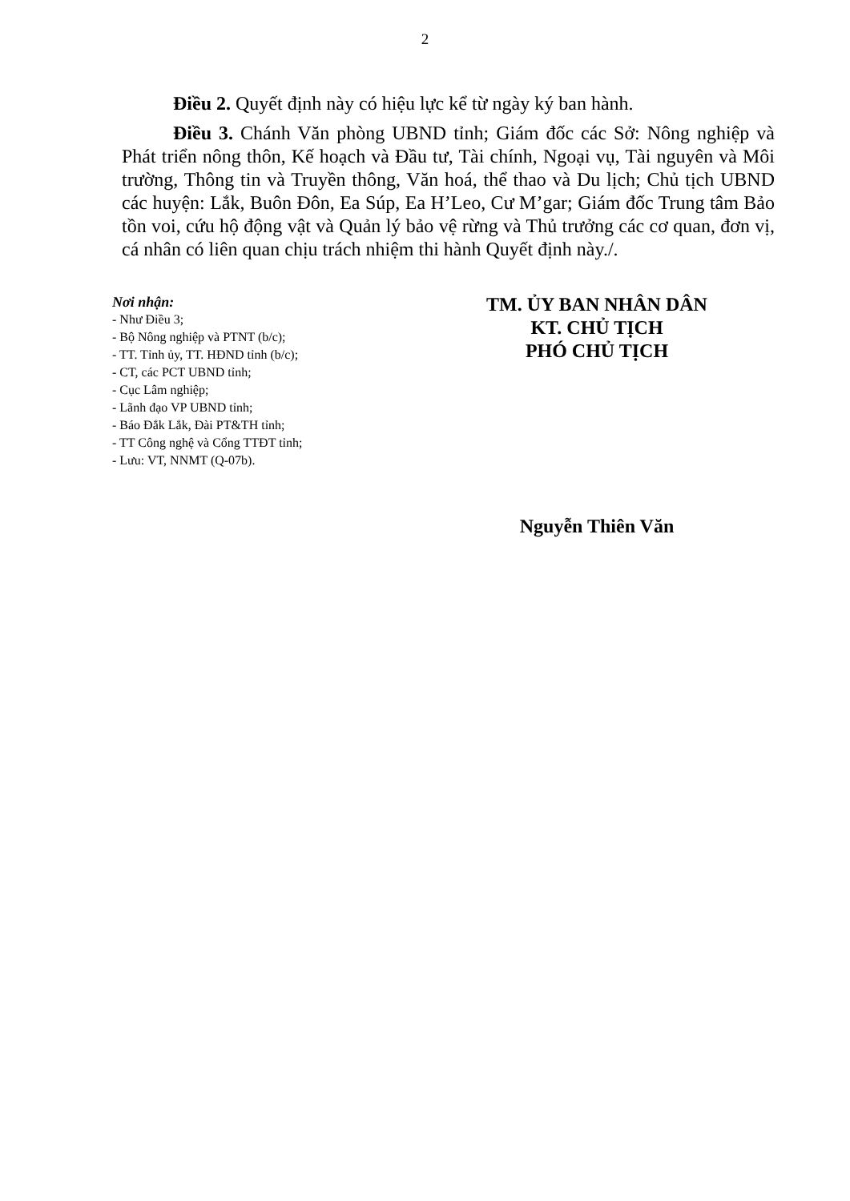2
Điều 2. Quyết định này có hiệu lực kể từ ngày ký ban hành.
Điều 3. Chánh Văn phòng UBND tỉnh; Giám đốc các Sở: Nông nghiệp và Phát triển nông thôn, Kế hoạch và Đầu tư, Tài chính, Ngoại vụ, Tài nguyên và Môi trường, Thông tin và Truyền thông, Văn hoá, thể thao và Du lịch; Chủ tịch UBND các huyện: Lắk, Buôn Đôn, Ea Súp, Ea H’Leo, Cư M’gar; Giám đốc Trung tâm Bảo tồn voi, cứu hộ động vật và Quản lý bảo vệ rừng và Thủ trưởng các cơ quan, đơn vị, cá nhân có liên quan chịu trách nhiệm thi hành Quyết định này./.
Nơi nhận:
- Như Điều 3;
- Bộ Nông nghiệp và PTNT (b/c);
- TT. Tỉnh ủy, TT. HĐND tỉnh (b/c);
- CT, các PCT UBND tỉnh;
- Cục Lâm nghiệp;
- Lãnh đạo VP UBND tỉnh;
- Báo Đắk Lắk, Đài PT&TH tỉnh;
- TT Công nghệ và Cổng TTĐT tỉnh;
- Lưu: VT, NNMT (Q-07b).
TM. ỦY BAN NHÂN DÂN
KT. CHỦ TỊCH
PHÓ CHỦ TỊCH
Nguyễn Thiên Văn